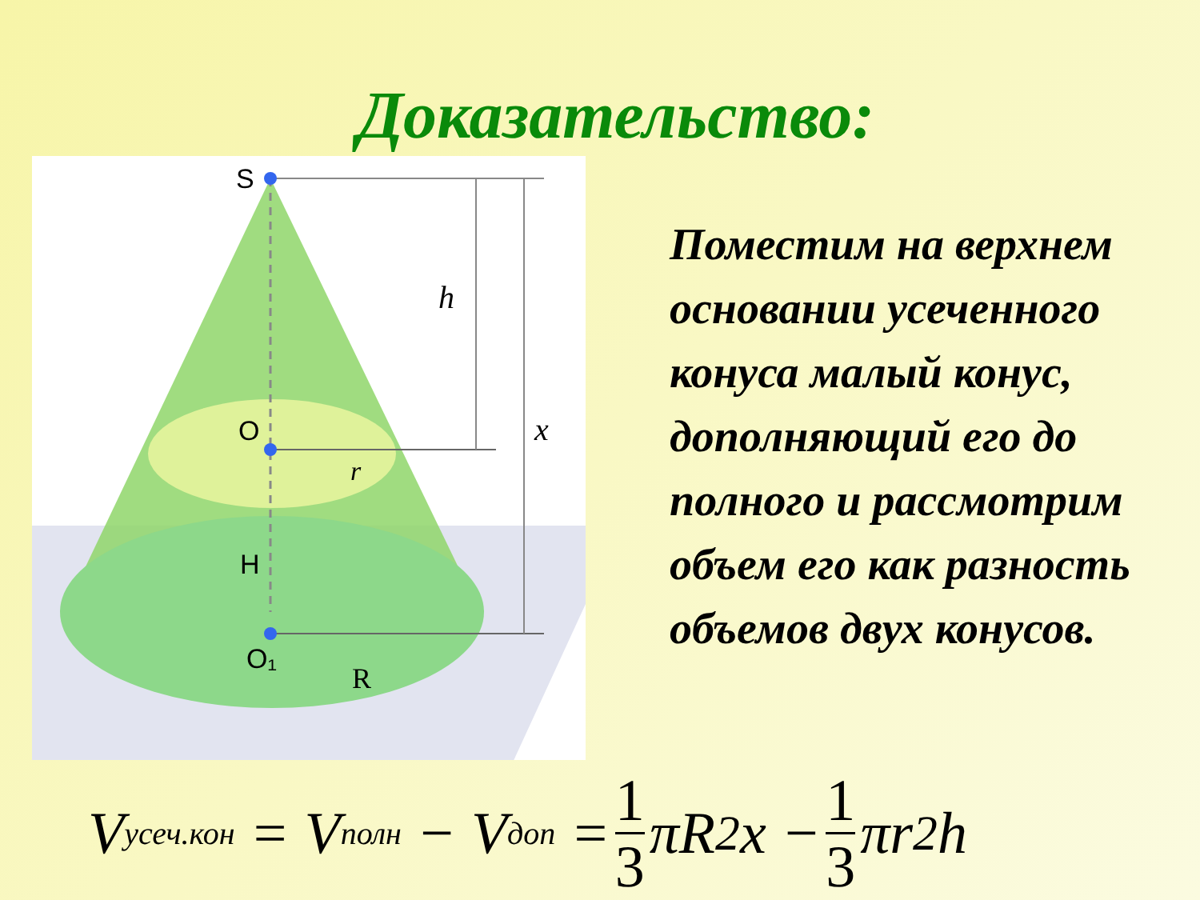Доказательство:
S
O
H
O₁
r
R
h
x
Поместим на верхнем основании усеченного конуса малый конус, дополняющий его до полного и рассмотрим объем его как разность объемов двух конусов.
V<sub>усеч.кон</sub> = V<sub>полн</sub> − V<sub>доп</sub> = 1 3 πR<sup>2</sup>x − 1 3 πr<sup>2</sup>h